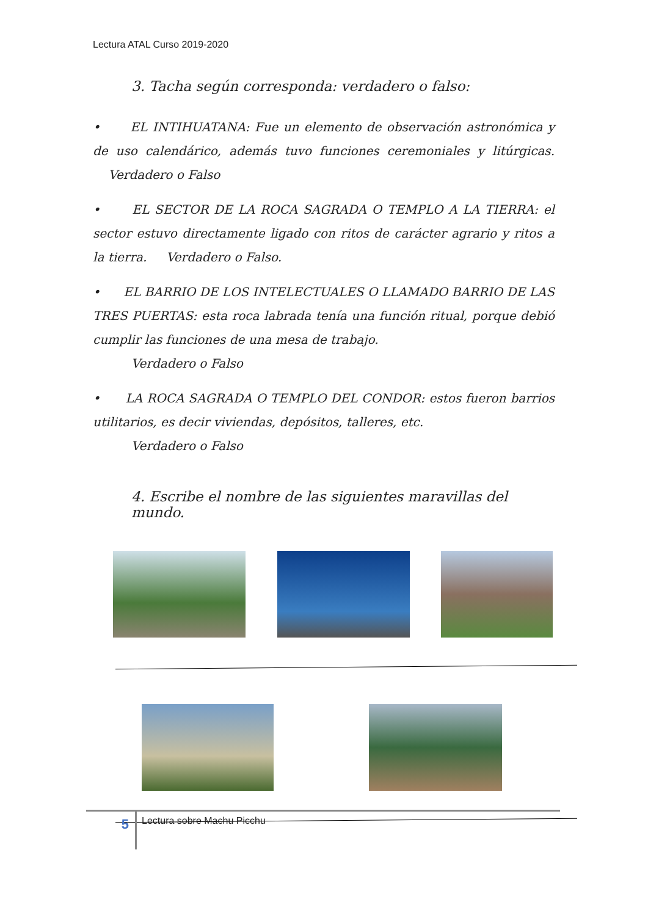Lectura ATAL Curso 2019-2020
3. Tacha según corresponda: verdadero o falso:
• EL INTIHUATANA: Fue un elemento de observación astronómica y de uso calendárico, además tuvo funciones ceremoniales y litúrgicas. Verdadero o Falso
• EL SECTOR DE LA ROCA SAGRADA O TEMPLO A LA TIERRA: el sector estuvo directamente ligado con ritos de carácter agrario y ritos a la tierra. Verdadero o Falso.
• EL BARRIO DE LOS INTELECTUALES O LLAMADO BARRIO DE LAS TRES PUERTAS: esta roca labrada tenía una función ritual, porque debió cumplir las funciones de una mesa de trabajo.
Verdadero o Falso
• LA ROCA SAGRADA O TEMPLO DEL CONDOR: estos fueron barrios utilitarios, es decir viviendas, depósitos, talleres, etc.
Verdadero o Falso
4. Escribe el nombre de las siguientes maravillas del mundo.
5
Lectura sobre Machu Picchu